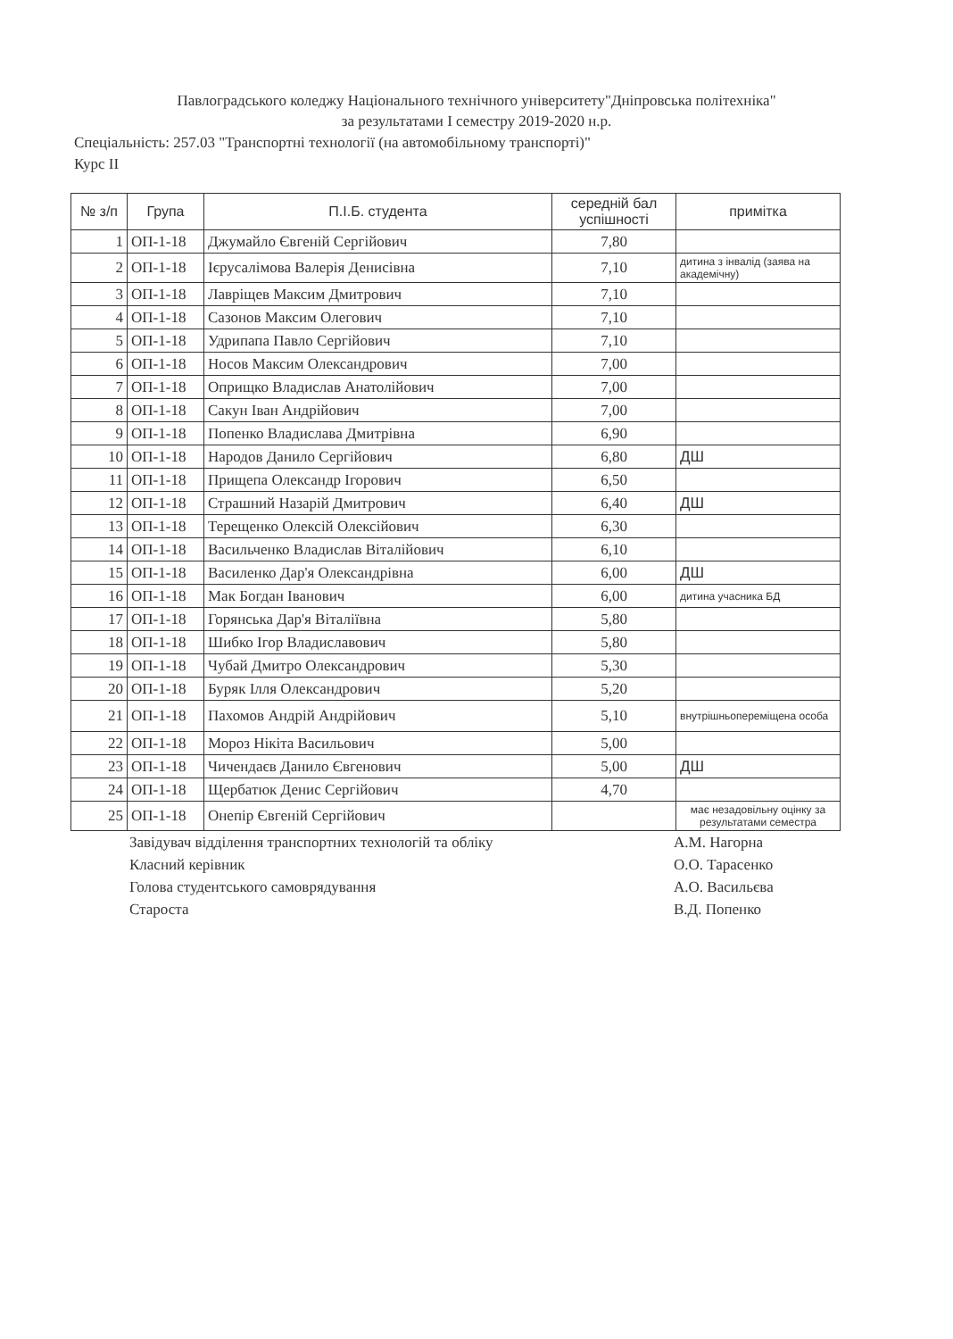Павлоградського коледжу Національного технічного університету"Дніпровська політехніка"
за результатами I семестру 2019-2020 н.р.
Спеціальність: 257.03 "Транспортні технології (на автомобільному транспорті)"
Курс II
| № з/п | Група | П.І.Б. студента | середній бал успішності | примітка |
| --- | --- | --- | --- | --- |
| 1 | ОП-1-18 | Джумайло Євгеній Сергійович | 7,80 | |
| 2 | ОП-1-18 | Ієрусалімова Валерія Денисівна | 7,10 | дитина з інвалід (заява на академічну) |
| 3 | ОП-1-18 | Лавріщев Максим Дмитрович | 7,10 | |
| 4 | ОП-1-18 | Сазонов Максим Олегович | 7,10 | |
| 5 | ОП-1-18 | Удрипапа Павло Сергійович | 7,10 | |
| 6 | ОП-1-18 | Носов Максим Олександрович | 7,00 | |
| 7 | ОП-1-18 | Оприщко Владислав Анатолійович | 7,00 | |
| 8 | ОП-1-18 | Сакун Іван Андрійович | 7,00 | |
| 9 | ОП-1-18 | Попенко Владислава Дмитрівна | 6,90 | |
| 10 | ОП-1-18 | Народов Данило Сергійович | 6,80 | ДШ |
| 11 | ОП-1-18 | Прищепа Олександр Ігорович | 6,50 | |
| 12 | ОП-1-18 | Страшний Назарій Дмитрович | 6,40 | ДШ |
| 13 | ОП-1-18 | Терещенко Олексій Олексійович | 6,30 | |
| 14 | ОП-1-18 | Васильченко Владислав Віталійович | 6,10 | |
| 15 | ОП-1-18 | Василенко Дар'я Олександрівна | 6,00 | ДШ |
| 16 | ОП-1-18 | Мак Богдан Іванович | 6,00 | дитина учасника БД |
| 17 | ОП-1-18 | Горянська Дар'я Віталіївна | 5,80 | |
| 18 | ОП-1-18 | Шибко Ігор Владиславович | 5,80 | |
| 19 | ОП-1-18 | Чубай Дмитро Олександрович | 5,30 | |
| 20 | ОП-1-18 | Буряк Ілля Олександрович | 5,20 | |
| 21 | ОП-1-18 | Пахомов Андрій Андрійович | 5,10 | внутрішньопереміщена особа |
| 22 | ОП-1-18 | Мороз Нікіта Васильович | 5,00 | |
| 23 | ОП-1-18 | Чичендаєв Данило Євгенович | 5,00 | ДШ |
| 24 | ОП-1-18 | Щербатюк Денис Сергійович | 4,70 | |
| 25 | ОП-1-18 | Онепір Євгеній Сергійович | | має незадовільну оцінку за результатами семестра |
Завідувач відділення транспортних технологій та обліку
Класний керівник
Голова студентського самоврядування
Староста
А.М. Нагорна
О.О. Тарасенко
А.О. Васильєва
В.Д. Попенко